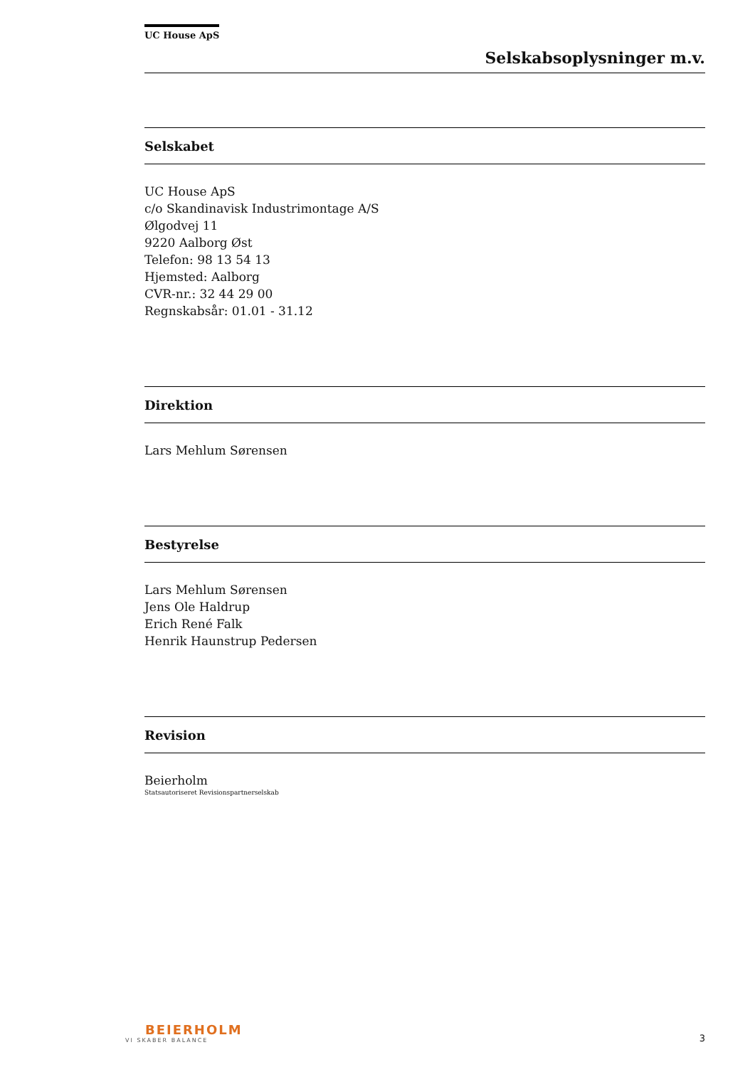UC House ApS
Selskabsoplysninger m.v.
Selskabet
UC House ApS
c/o Skandinavisk Industrimontage A/S
Ølgodvej 11
9220 Aalborg Øst
Telefon: 98 13 54 13
Hjemsted: Aalborg
CVR-nr.: 32 44 29 00
Regnskabsår: 01.01 - 31.12
Direktion
Lars Mehlum Sørensen
Bestyrelse
Lars Mehlum Sørensen
Jens Ole Haldrup
Erich René Falk
Henrik Haunstrup Pedersen
Revision
Beierholm
Statsautoriseret Revisionspartnerselskab
BEIERHOLM
VI SKABER BALANCE
3